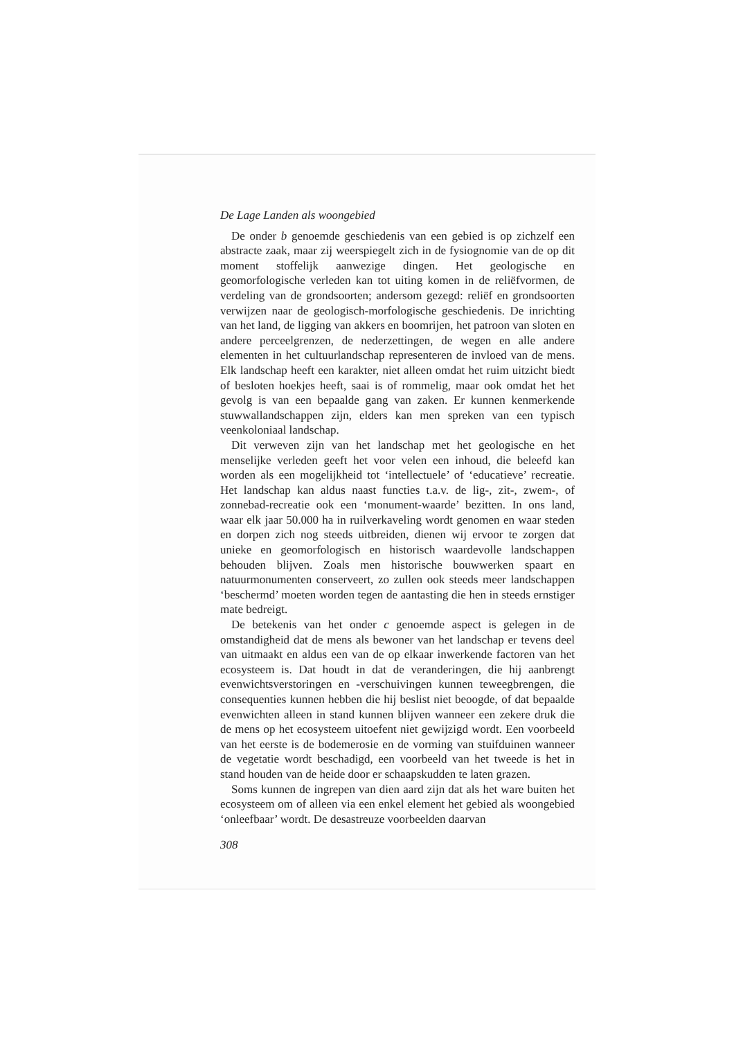De Lage Landen als woongebied
De onder b genoemde geschiedenis van een gebied is op zichzelf een abstracte zaak, maar zij weerspiegelt zich in de fysiognomie van de op dit moment stoffelijk aanwezige dingen. Het geologische en geomorfologische verleden kan tot uiting komen in de reliëfvormen, de verdeling van de grondsoorten; andersom gezegd: reliëf en grondsoorten verwijzen naar de geologisch-morfologische geschiedenis. De inrichting van het land, de ligging van akkers en boomrijen, het patroon van sloten en andere perceelgrenzen, de nederzettingen, de wegen en alle andere elementen in het cultuurlandschap representeren de invloed van de mens. Elk landschap heeft een karakter, niet alleen omdat het ruim uitzicht biedt of besloten hoekjes heeft, saai is of rommelig, maar ook omdat het het gevolg is van een bepaalde gang van zaken. Er kunnen kenmerkende stuwwallandschappen zijn, elders kan men spreken van een typisch veenkoloniaal landschap.
Dit verweven zijn van het landschap met het geologische en het menselijke verleden geeft het voor velen een inhoud, die beleefd kan worden als een mogelijkheid tot ‘intellectuele’ of ‘educatieve’ recreatie. Het landschap kan aldus naast functies t.a.v. de lig-, zit-, zwem-, of zonnebad-recreatie ook een ‘monument-waarde’ bezitten. In ons land, waar elk jaar 50.000 ha in ruilverkaveling wordt genomen en waar steden en dorpen zich nog steeds uitbreiden, dienen wij ervoor te zorgen dat unieke en geomorfologisch en historisch waardevolle landschappen behouden blijven. Zoals men historische bouwwerken spaart en natuurmonumenten conserveert, zo zullen ook steeds meer landschappen ‘beschermd’ moeten worden tegen de aantasting die hen in steeds ernstiger mate bedreigt.
De betekenis van het onder c genoemde aspect is gelegen in de omstandigheid dat de mens als bewoner van het landschap er tevens deel van uitmaakt en aldus een van de op elkaar inwerkende factoren van het ecosysteem is. Dat houdt in dat de veranderingen, die hij aanbrengt evenwichtsverstoringen en -verschuivingen kunnen teweegbrengen, die consequenties kunnen hebben die hij beslist niet beoogde, of dat bepaalde evenwichten alleen in stand kunnen blijven wanneer een zekere druk die de mens op het ecosysteem uitoefent niet gewijzigd wordt. Een voorbeeld van het eerste is de bodemerosie en de vorming van stuifduinen wanneer de vegetatie wordt beschadigd, een voorbeeld van het tweede is het in stand houden van de heide door er schaapskudden te laten grazen.
Soms kunnen de ingrepen van dien aard zijn dat als het ware buiten het ecosysteem om of alleen via een enkel element het gebied als woongebied ‘onleefbaar’ wordt. De desastreuze voorbeelden daarvan
308